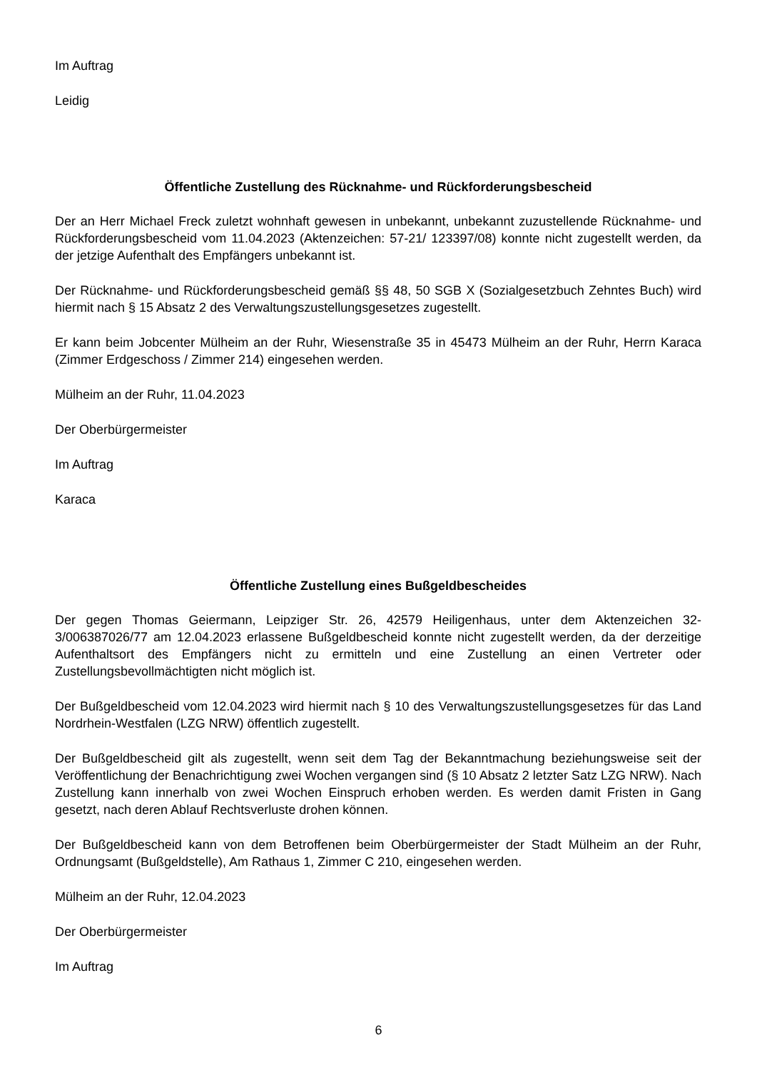Im Auftrag
Leidig
Öffentliche Zustellung des Rücknahme- und Rückforderungsbescheid
Der an Herr Michael Freck zuletzt wohnhaft gewesen in unbekannt, unbekannt zuzustellende Rücknahme- und Rückforderungsbescheid vom 11.04.2023 (Aktenzeichen: 57-21/ 123397/08) konnte nicht zugestellt werden, da der jetzige Aufenthalt des Empfängers unbekannt ist.
Der Rücknahme- und Rückforderungsbescheid gemäß §§ 48, 50 SGB X (Sozialgesetzbuch Zehntes Buch) wird hiermit nach § 15 Absatz 2 des Verwaltungszustellungsgesetzes zugestellt.
Er kann beim Jobcenter Mülheim an der Ruhr, Wiesenstraße 35 in 45473 Mülheim an der Ruhr, Herrn Karaca (Zimmer Erdgeschoss / Zimmer 214) eingesehen werden.
Mülheim an der Ruhr, 11.04.2023
Der Oberbürgermeister
Im Auftrag
Karaca
Öffentliche Zustellung eines Bußgeldbescheides
Der gegen Thomas Geiermann, Leipziger Str. 26, 42579 Heiligenhaus, unter dem Aktenzeichen 32-3/006387026/77 am 12.04.2023 erlassene Bußgeldbescheid konnte nicht zugestellt werden, da der derzeitige Aufenthaltsort des Empfängers nicht zu ermitteln und eine Zustellung an einen Vertreter oder Zustellungsbevollmächtigten nicht möglich ist.
Der Bußgeldbescheid vom 12.04.2023 wird hiermit nach § 10 des Verwaltungszustellungsgesetzes für das Land Nordrhein-Westfalen (LZG NRW) öffentlich zugestellt.
Der Bußgeldbescheid gilt als zugestellt, wenn seit dem Tag der Bekanntmachung beziehungsweise seit der Veröffentlichung der Benachrichtigung zwei Wochen vergangen sind (§ 10 Absatz 2 letzter Satz LZG NRW). Nach Zustellung kann innerhalb von zwei Wochen Einspruch erhoben werden. Es werden damit Fristen in Gang gesetzt, nach deren Ablauf Rechtsverluste drohen können.
Der Bußgeldbescheid kann von dem Betroffenen beim Oberbürgermeister der Stadt Mülheim an der Ruhr, Ordnungsamt (Bußgeldstelle), Am Rathaus 1, Zimmer C 210, eingesehen werden.
Mülheim an der Ruhr, 12.04.2023
Der Oberbürgermeister
Im Auftrag
6